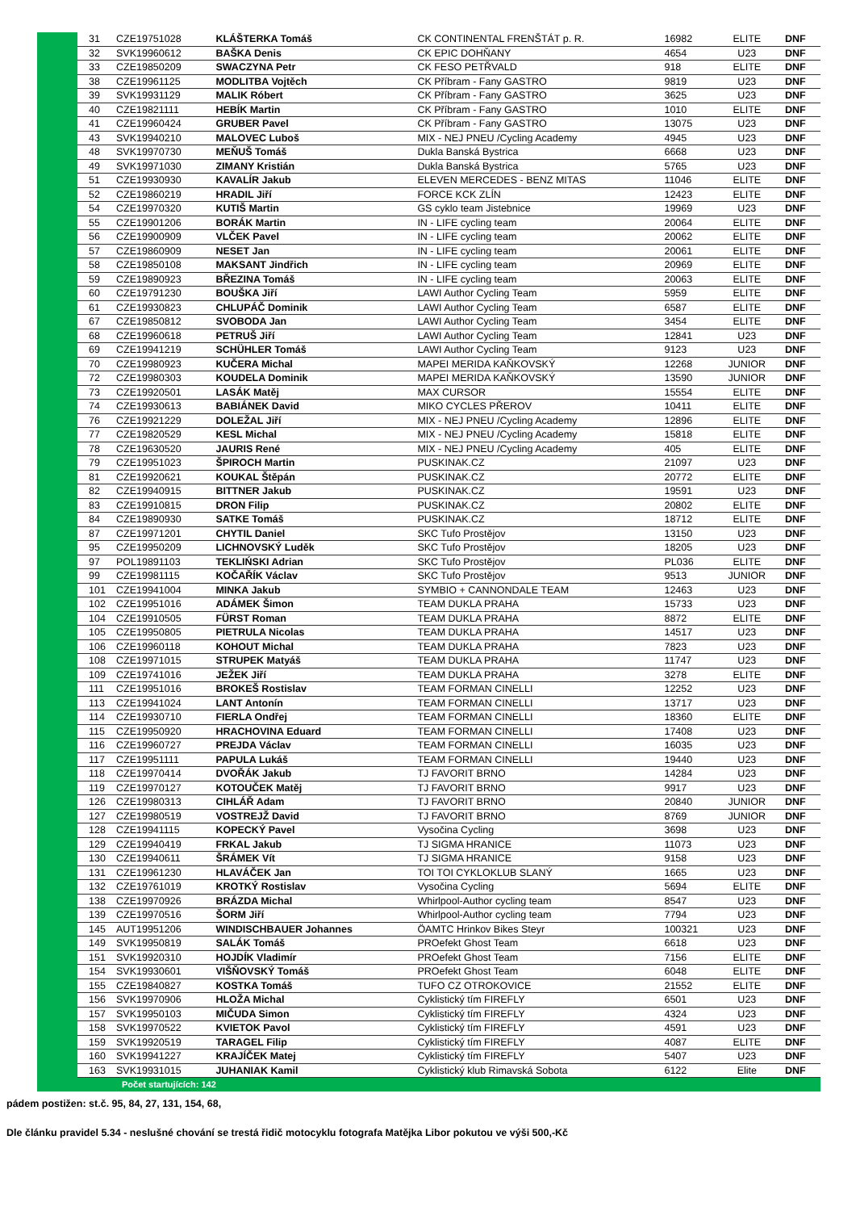| | 31 | CZE19751028 | KLÁŠTERKA Tomáš | CK CONTINENTAL FRENŠTÁT p. R. | 16982 | ELITE | DNF | |
| | 32 | SVK19960612 | BAŠKA Denis | CK EPIC DOHŇANY | 4654 | U23 | DNF | |
| | 33 | CZE19850209 | SWACZYNA Petr | CK FESO PETŘVALD | 918 | ELITE | DNF | |
| | 38 | CZE19961125 | MODLITBA Vojtěch | CK Příbram - Fany GASTRO | 9819 | U23 | DNF | |
| | 39 | SVK19931129 | MALIK Róbert | CK Příbram - Fany GASTRO | 3625 | U23 | DNF | |
| | 40 | CZE19821111 | HEBÍK Martin | CK Příbram - Fany GASTRO | 1010 | ELITE | DNF | |
| | 41 | CZE19960424 | GRUBER Pavel | CK Příbram - Fany GASTRO | 13075 | U23 | DNF | |
| | 43 | SVK19940210 | MALOVEC Luboš | MIX - NEJ PNEU /Cycling Academy | 4945 | U23 | DNF | |
| | 48 | SVK19970730 | MEŇUŠ Tomáš | Dukla Banská Bystrica | 6668 | U23 | DNF | |
| | 49 | SVK19971030 | ZIMANY Kristián | Dukla Banská Bystrica | 5765 | U23 | DNF | |
| | 51 | CZE19930930 | KAVALÍR Jakub | ELEVEN MERCEDES - BENZ MITAS | 11046 | ELITE | DNF | |
| | 52 | CZE19860219 | HRADIL Jiří | FORCE KCK ZLÍN | 12423 | ELITE | DNF | |
| | 54 | CZE19970320 | KUTIŠ Martin | GS cyklo team Jistebnice | 19969 | U23 | DNF | |
| | 55 | CZE19901206 | BORÁK Martin | IN - LIFE cycling team | 20064 | ELITE | DNF | |
| | 56 | CZE19900909 | VLČEK Pavel | IN - LIFE cycling team | 20062 | ELITE | DNF | |
| | 57 | CZE19860909 | NESET Jan | IN - LIFE cycling team | 20061 | ELITE | DNF | |
| | 58 | CZE19850108 | MAKSANT Jindřich | IN - LIFE cycling team | 20969 | ELITE | DNF | |
| | 59 | CZE19890923 | BŘEZINA Tomáš | IN - LIFE cycling team | 20063 | ELITE | DNF | |
| | 60 | CZE19791230 | BOUŠKA Jiří | LAWI Author Cycling Team | 5959 | ELITE | DNF | |
| | 61 | CZE19930823 | CHLUPÁČ Dominik | LAWI Author Cycling Team | 6587 | ELITE | DNF | |
| | 67 | CZE19850812 | SVOBODA Jan | LAWI Author Cycling Team | 3454 | ELITE | DNF | |
| | 68 | CZE19960618 | PETRUŠ Jiří | LAWI Author Cycling Team | 12841 | U23 | DNF | |
| | 69 | CZE19941219 | SCHÜHLER Tomáš | LAWI Author Cycling Team | 9123 | U23 | DNF | |
| | 70 | CZE19980923 | KUČERA Michal | MAPEI MERIDA KAŇKOVSKÝ | 12268 | JUNIOR | DNF | |
| | 72 | CZE19980303 | KOUDELA Dominik | MAPEI MERIDA KAŇKOVSKÝ | 13590 | JUNIOR | DNF | |
| | 73 | CZE19920501 | LASÁK Matěj | MAX CURSOR | 15554 | ELITE | DNF | |
| | 74 | CZE19930613 | BABIÁNEK David | MIKO CYCLES PŘEROV | 10411 | ELITE | DNF | |
| | 76 | CZE19921229 | DOLEŽAL Jiří | MIX - NEJ PNEU /Cycling Academy | 12896 | ELITE | DNF | |
| | 77 | CZE19820529 | KESL Michal | MIX - NEJ PNEU /Cycling Academy | 15818 | ELITE | DNF | |
| | 78 | CZE19630520 | JAURIS René | MIX - NEJ PNEU /Cycling Academy | 405 | ELITE | DNF | |
| | 79 | CZE19951023 | ŠPIROCH Martin | PUSKINAK.CZ | 21097 | U23 | DNF | |
| | 81 | CZE19920621 | KOUKAL Štěpán | PUSKINAK.CZ | 20772 | ELITE | DNF | |
| | 82 | CZE19940915 | BITTNER Jakub | PUSKINAK.CZ | 19591 | U23 | DNF | |
| | 83 | CZE19910815 | DRON Filip | PUSKINAK.CZ | 20802 | ELITE | DNF | |
| | 84 | CZE19890930 | SATKE Tomáš | PUSKINAK.CZ | 18712 | ELITE | DNF | |
| | 87 | CZE19971201 | CHYTIL Daniel | SKC Tufo Prostějov | 13150 | U23 | DNF | |
| | 95 | CZE19950209 | LICHNOVSKÝ Luděk | SKC Tufo Prostějov | 18205 | U23 | DNF | |
| | 97 | POL19891103 | TEKLIŃSKI Adrian | SKC Tufo Prostějov | PL036 | ELITE | DNF | |
| | 99 | CZE19981115 | KOČAŘÍK Václav | SKC Tufo Prostějov | 9513 | JUNIOR | DNF | |
| | 101 | CZE19941004 | MINKA Jakub | SYMBIO + CANNONDALE TEAM | 12463 | U23 | DNF | |
| | 102 | CZE19951016 | ADÁMEK Šimon | TEAM DUKLA PRAHA | 15733 | U23 | DNF | |
| | 104 | CZE19910505 | FÜRST Roman | TEAM DUKLA PRAHA | 8872 | ELITE | DNF | |
| | 105 | CZE19950805 | PIETRULA Nicolas | TEAM DUKLA PRAHA | 14517 | U23 | DNF | |
| | 106 | CZE19960118 | KOHOUT Michal | TEAM DUKLA PRAHA | 7823 | U23 | DNF | |
| | 108 | CZE19971015 | STRUPEK Matyáš | TEAM DUKLA PRAHA | 11747 | U23 | DNF | |
| | 109 | CZE19741016 | JEŽEK Jiří | TEAM DUKLA PRAHA | 3278 | ELITE | DNF | |
| | 111 | CZE19951016 | BROKEŠ Rostislav | TEAM FORMAN CINELLI | 12252 | U23 | DNF | |
| | 113 | CZE19941024 | LANT Antonín | TEAM FORMAN CINELLI | 13717 | U23 | DNF | |
| | 114 | CZE19930710 | FIERLA Ondřej | TEAM FORMAN CINELLI | 18360 | ELITE | DNF | |
| | 115 | CZE19950920 | HRACHOVINA Eduard | TEAM FORMAN CINELLI | 17408 | U23 | DNF | |
| | 116 | CZE19960727 | PREJDA Václav | TEAM FORMAN CINELLI | 16035 | U23 | DNF | |
| | 117 | CZE19951111 | PAPULA Lukáš | TEAM FORMAN CINELLI | 19440 | U23 | DNF | |
| | 118 | CZE19970414 | DVOŘÁK Jakub | TJ FAVORIT BRNO | 14284 | U23 | DNF | |
| | 119 | CZE19970127 | KOTOUČEK Matěj | TJ FAVORIT BRNO | 9917 | U23 | DNF | |
| | 126 | CZE19980313 | CIHLÁŘ Adam | TJ FAVORIT BRNO | 20840 | JUNIOR | DNF | |
| | 127 | CZE19980519 | VOSTREJŽ David | TJ FAVORIT BRNO | 8769 | JUNIOR | DNF | |
| | 128 | CZE19941115 | KOPECKÝ Pavel | Vysočina Cycling | 3698 | U23 | DNF | |
| | 129 | CZE19940419 | FRKAL Jakub | TJ SIGMA HRANICE | 11073 | U23 | DNF | |
| | 130 | CZE19940611 | ŠRÁMEK Vít | TJ SIGMA HRANICE | 9158 | U23 | DNF | |
| | 131 | CZE19961230 | HLAVÁČEK Jan | TOI TOI CYKLOKLUB SLANÝ | 1665 | U23 | DNF | |
| | 132 | CZE19761019 | KROTKÝ Rostislav | Vysočina Cycling | 5694 | ELITE | DNF | |
| | 138 | CZE19970926 | BRÁZDA Michal | Whirlpool-Author cycling team | 8547 | U23 | DNF | |
| | 139 | CZE19970516 | ŠORM Jiří | Whirlpool-Author cycling team | 7794 | U23 | DNF | |
| | 145 | AUT19951206 | WINDISCHBAUER Johannes | ÖAMTC Hrinkov Bikes Steyr | 100321 | U23 | DNF | |
| | 149 | SVK19950819 | SALÁK Tomáš | PROefekt Ghost Team | 6618 | U23 | DNF | |
| | 151 | SVK19920310 | HOJDÍK Vladimír | PROefekt Ghost Team | 7156 | ELITE | DNF | |
| | 154 | SVK19930601 | VIŠŇOVSKÝ Tomáš | PROefekt Ghost Team | 6048 | ELITE | DNF | |
| | 155 | CZE19840827 | KOSTKA Tomáš | TUFO CZ OTROKOVICE | 21552 | ELITE | DNF | |
| | 156 | SVK19970906 | HLOŽA Michal | Cyklistický tím FIREFLY | 6501 | U23 | DNF | |
| | 157 | SVK19950103 | MIČUDA Simon | Cyklistický tím FIREFLY | 4324 | U23 | DNF | |
| | 158 | SVK19970522 | KVIETOK Pavol | Cyklistický tím FIREFLY | 4591 | U23 | DNF | |
| | 159 | SVK19920519 | TARAGEL Filip | Cyklistický tím FIREFLY | 4087 | ELITE | DNF | |
| | 160 | SVK19941227 | KRAJÍČEK Matej | Cyklistický tím FIREFLY | 5407 | U23 | DNF | |
| | 163 | SVK19931015 | JUHANIAK Kamil | Cyklistický klub Rimavská Sobota | 6122 | Elite | DNF | |
| | | Počet startujících: 142 | | | | | | |
pádem postižen: st.č. 95, 84, 27, 131, 154, 68,
Dle článku pravidel 5.34 - neslušné chování se trestá řidič motocyklu fotografa Matějka Libor pokutou ve výši 500,-Kč